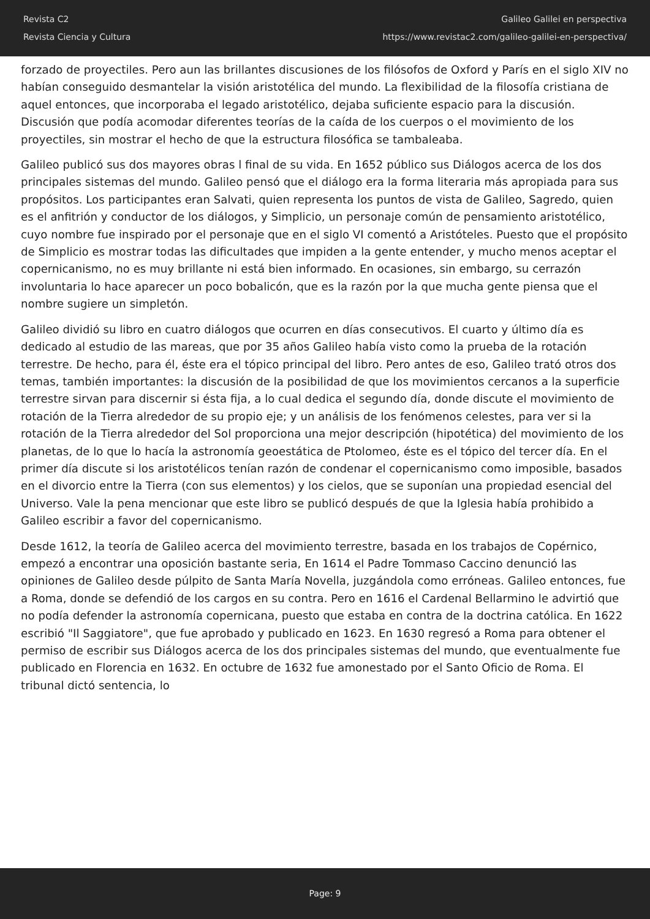Revista C2
Revista Ciencia y Cultura
Galileo Galilei en perspectiva
https://www.revistac2.com/galileo-galilei-en-perspectiva/
forzado de proyectiles. Pero aun las brillantes discusiones de los filósofos de Oxford y París en el siglo XIV no habían conseguido desmantelar la visión aristotélica del mundo. La flexibilidad de la filosofía cristiana de aquel entonces, que incorporaba el legado aristotélico, dejaba suficiente espacio para la discusión. Discusión que podía acomodar diferentes teorías de la caída de los cuerpos o el movimiento de los proyectiles, sin mostrar el hecho de que la estructura filosófica se tambaleaba.
Galileo publicó sus dos mayores obras l final de su vida. En 1652 público sus Diálogos acerca de los dos principales sistemas del mundo. Galileo pensó que el diálogo era la forma literaria más apropiada para sus propósitos. Los participantes eran Salvati, quien representa los puntos de vista de Galileo, Sagredo, quien es el anfitrión y conductor de los diálogos, y Simplicio, un personaje común de pensamiento aristotélico, cuyo nombre fue inspirado por el personaje que en el siglo VI comentó a Aristóteles. Puesto que el propósito de Simplicio es mostrar todas las dificultades que impiden a la gente entender, y mucho menos aceptar el copernicanismo, no es muy brillante ni está bien informado. En ocasiones, sin embargo, su cerrazón involuntaria lo hace aparecer un poco bobalicón, que es la razón por la que mucha gente piensa que el nombre sugiere un simpletón.
Galileo dividió su libro en cuatro diálogos que ocurren en días consecutivos. El cuarto y último día es dedicado al estudio de las mareas, que por 35 años Galileo había visto como la prueba de la rotación terrestre. De hecho, para él, éste era el tópico principal del libro. Pero antes de eso, Galileo trató otros dos temas, también importantes: la discusión de la posibilidad de que los movimientos cercanos a la superficie terrestre sirvan para discernir si ésta fija, a lo cual dedica el segundo día, donde discute el movimiento de rotación de la Tierra alrededor de su propio eje; y un análisis de los fenómenos celestes, para ver si la rotación de la Tierra alrededor del Sol proporciona una mejor descripción (hipotética) del movimiento de los planetas, de lo que lo hacía la astronomía geoestática de Ptolomeo, éste es el tópico del tercer día. En el primer día discute si los aristotélicos tenían razón de condenar el copernicanismo como imposible, basados en el divorcio entre la Tierra (con sus elementos) y los cielos, que se suponían una propiedad esencial del Universo. Vale la pena mencionar que este libro se publicó después de que la Iglesia había prohibido a Galileo escribir a favor del copernicanismo.
Desde 1612, la teoría de Galileo acerca del movimiento terrestre, basada en los trabajos de Copérnico, empezó a encontrar una oposición bastante seria, En 1614 el Padre Tommaso Caccino denunció las opiniones de Galileo desde púlpito de Santa María Novella, juzgándola como erróneas. Galileo entonces, fue a Roma, donde se defendió de los cargos en su contra. Pero en 1616 el Cardenal Bellarmino le advirtió que no podía defender la astronomía copernicana, puesto que estaba en contra de la doctrina católica. En 1622 escribió "Il Saggiatore", que fue aprobado y publicado en 1623. En 1630 regresó a Roma para obtener el permiso de escribir sus Diálogos acerca de los dos principales sistemas del mundo, que eventualmente fue publicado en Florencia en 1632. En octubre de 1632 fue amonestado por el Santo Oficio de Roma. El tribunal dictó sentencia, lo
Page: 9